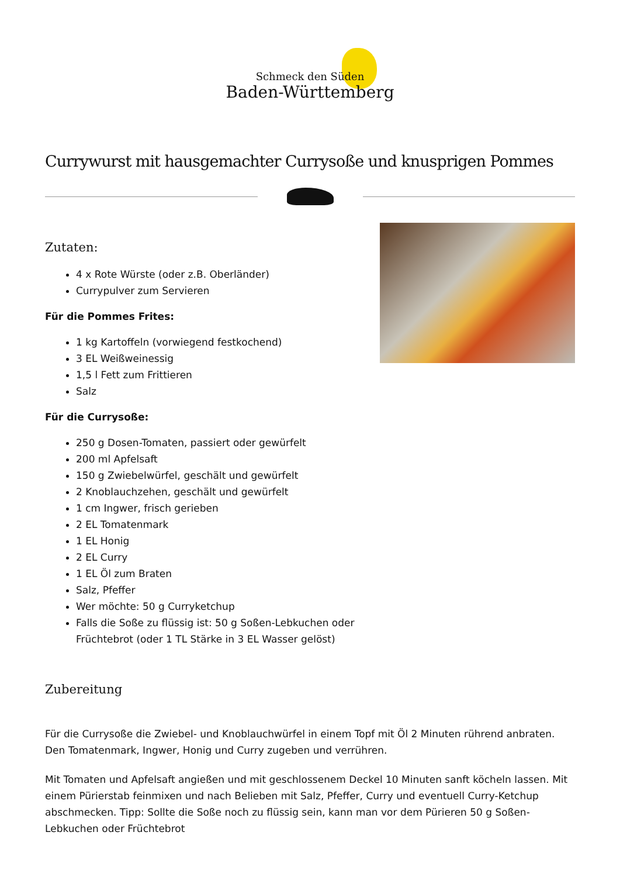Schmeck den Süden
Baden-Württemberg
Currywurst mit hausgemachter Currysoße und knusprigen Pommes
Zutaten:
4 x Rote Würste (oder z.B. Oberländer)
Currypulver zum Servieren
Für die Pommes Frites:
1 kg Kartoffeln (vorwiegend festkochend)
3 EL Weißweinessig
1,5 l Fett zum Frittieren
Salz
Für die Currysoße:
250 g Dosen-Tomaten, passiert oder gewürfelt
200 ml Apfelsaft
150 g Zwiebelwürfel, geschält und gewürfelt
2 Knoblauchzehen, geschält und gewürfelt
1 cm Ingwer, frisch gerieben
2 EL Tomatenmark
1 EL Honig
2 EL Curry
1 EL Öl zum Braten
Salz, Pfeffer
Wer möchte: 50 g Curryketchup
Falls die Soße zu flüssig ist: 50 g Soßen-Lebkuchen oder Früchtebrot (oder 1 TL Stärke in 3 EL Wasser gelöst)
Zubereitung
Für die Currysoße die Zwiebel- und Knoblauchwürfel in einem Topf mit Öl 2 Minuten rührend anbraten. Den Tomatenmark, Ingwer, Honig und Curry zugeben und verrühren.
Mit Tomaten und Apfelsaft angießen und mit geschlossenem Deckel 10 Minuten sanft köcheln lassen. Mit einem Pürierstab feinmixen und nach Belieben mit Salz, Pfeffer, Curry und eventuell Curry-Ketchup abschmecken. Tipp: Sollte die Soße noch zu flüssig sein, kann man vor dem Pürieren 50 g Soßen-Lebkuchen oder Früchtebrot